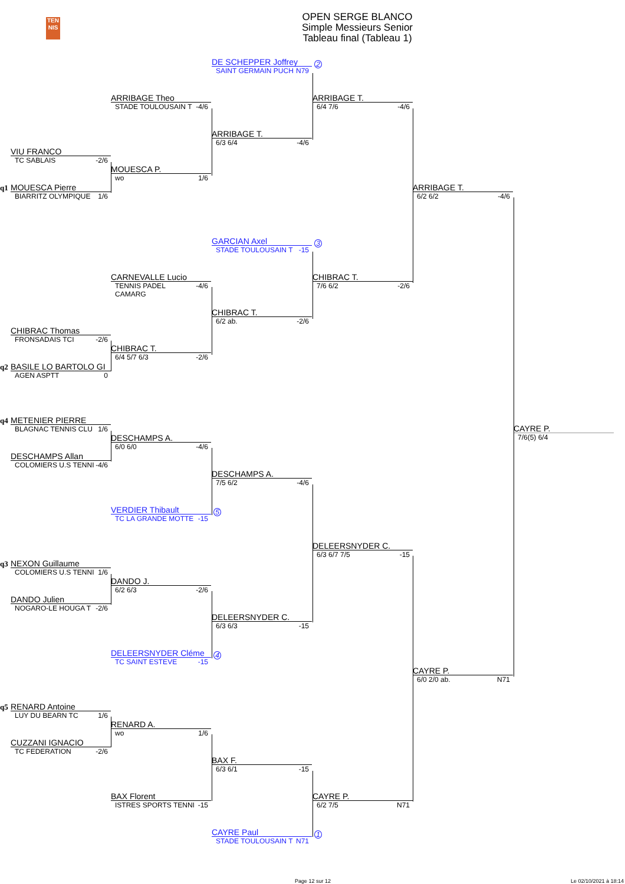TEN
NIS
OPEN SERGE BLANCO
Simple Messieurs Senior
Tableau final (Tableau 1)
DE SCHEPPER Joffrey
SAINT GERMAIN PUCH N79
2
ARRIBAGE Theo
STADE TOULOUSAIN T -4/6
ARRIBAGE T.
6/4 7/6 -4/6
ARRIBAGE T.
6/3 6/4 -4/6
VIU FRANCO
TC SABLAIS -2/6
MOUESCA P.
wo 1/6
q1
MOUESCA Pierre
BIARRITZ OLYMPIQUE 1/6
ARRIBAGE T.
6/2 6/2 -4/6
GARCIAN Axel
STADE TOULOUSAIN T -15
3
CARNEVALLE Lucio
TENNIS PADEL CAMARG -4/6
CHIBRAC T.
7/6 6/2 -2/6
CHIBRAC T.
6/2 ab. -2/6
CHIBRAC Thomas
FRONSADAIS TCI -2/6
CHIBRAC T.
6/4 5/7 6/3 -2/6
q2
BASILE LO BARTOLO GI
AGEN ASPTT 0
q4
METENIER PIERRE
BLAGNAC TENNIS CLU 1/6
CAYRE P.
7/6(5) 6/4
DESCHAMPS A.
6/0 6/0 -4/6
DESCHAMPS Allan
COLOMIERS U.S TENNI -4/6
DESCHAMPS A.
7/5 6/2 -4/6
VERDIER Thibault
TC LA GRANDE MOTTE -15
5
DELEERSNYDER C.
6/3 6/7 7/5 -15
q3
NEXON Guillaume
COLOMIERS U.S TENNI 1/6
DANDO J.
6/2 6/3 -2/6
DANDO Julien
NOGARO-LE HOUGA T -2/6
DELEERSNYDER C.
6/3 6/3 -15
DELEERSNYDER Cléme
TC SAINT ESTEVE -15
4
CAYRE P.
6/0 2/0 ab. N71
q5
RENARD Antoine
LUY DU BEARN TC 1/6
RENARD A.
wo 1/6
CUZZANI IGNACIO
TC FEDERATION -2/6
BAX F.
6/3 6/1 -15
BAX Florent
ISTRES SPORTS TENNI -15
CAYRE P.
6/2 7/5 N71
CAYRE Paul
STADE TOULOUSAIN T N71
1
Page 12 sur 12 Le 02/10/2021 à 18:14